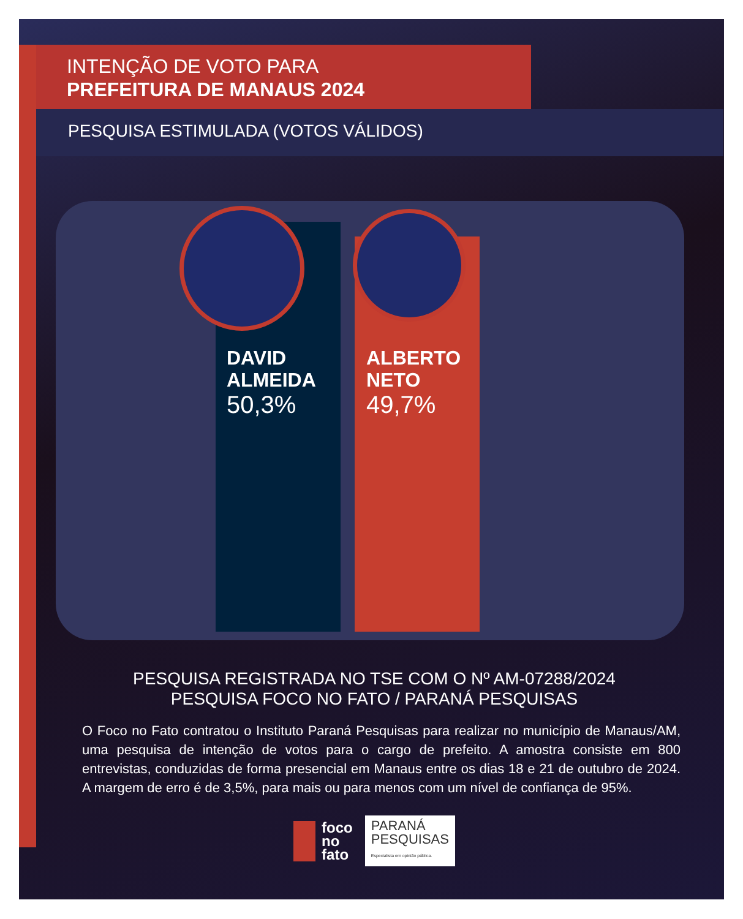INTENÇÃO DE VOTO PARA
PREFEITURA DE MANAUS 2024
PESQUISA ESTIMULADA (VOTOS VÁLIDOS)
DAVID
ALMEIDA
50,3%
ALBERTO
NETO
49,7%
PESQUISA REGISTRADA NO TSE COM O Nº AM-07288/2024
PESQUISA FOCO NO FATO / PARANÁ PESQUISAS
O Foco no Fato contratou o Instituto Paraná Pesquisas para realizar no município de Manaus/AM, uma pesquisa de intenção de votos para o cargo de prefeito. A amostra consiste em 800 entrevistas, conduzidas de forma presencial em Manaus entre os dias 18 e 21 de outubro de 2024. A margem de erro é de 3,5%, para mais ou para menos com um nível de confiança de 95%.
foco
no
fato
PARANÁ
PESQUISAS
Especialista em opinião pública.